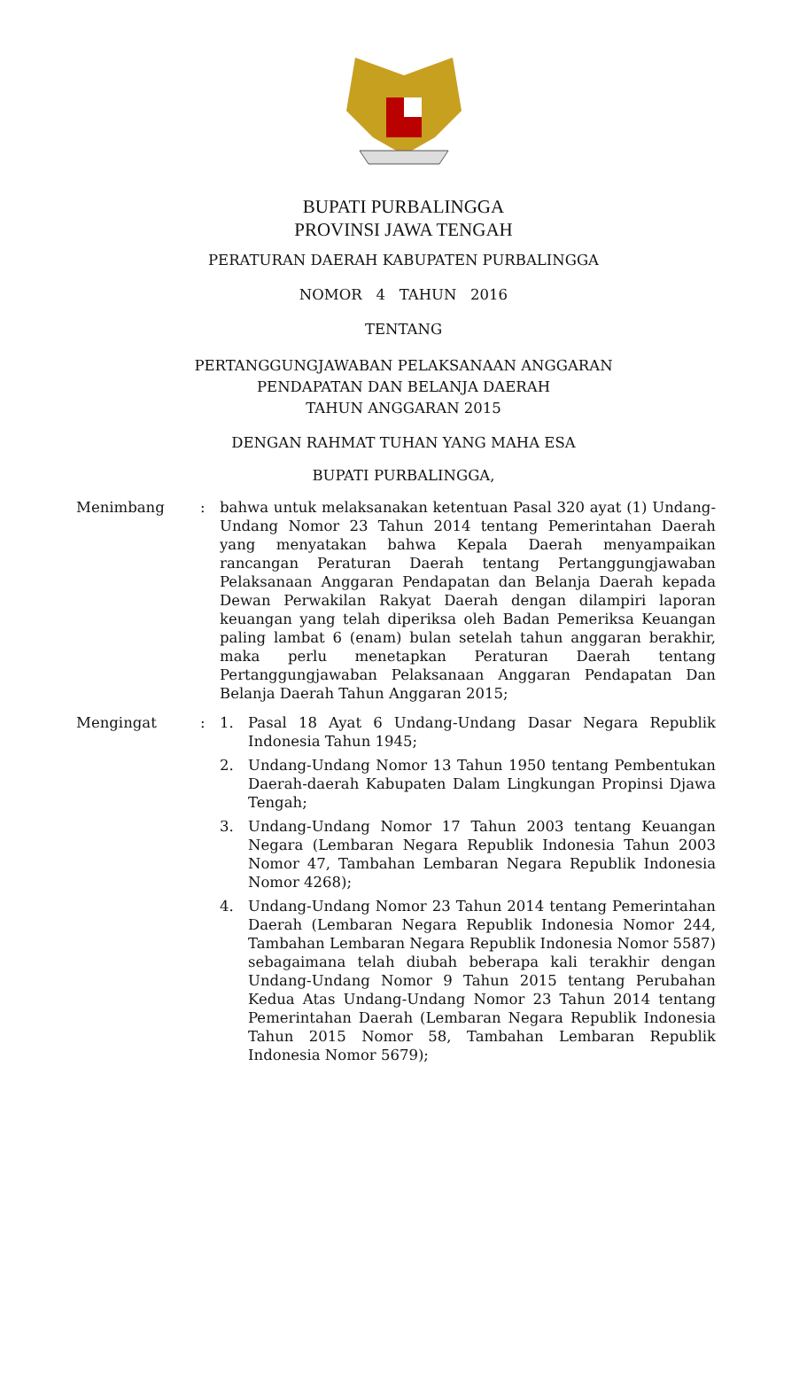BUPATI PURBALINGGA
PROVINSI JAWA TENGAH
PERATURAN DAERAH KABUPATEN PURBALINGGA
NOMOR 4 TAHUN 2016
TENTANG
PERTANGGUNGJAWABAN PELAKSANAAN ANGGARAN
PENDAPATAN DAN BELANJA DAERAH
TAHUN ANGGARAN 2015
DENGAN RAHMAT TUHAN YANG MAHA ESA
BUPATI PURBALINGGA,
Menimbang : bahwa untuk melaksanakan ketentuan Pasal 320 ayat (1) Undang-Undang Nomor 23 Tahun 2014 tentang Pemerintahan Daerah yang menyatakan bahwa Kepala Daerah menyampaikan rancangan Peraturan Daerah tentang Pertanggungjawaban Pelaksanaan Anggaran Pendapatan dan Belanja Daerah kepada Dewan Perwakilan Rakyat Daerah dengan dilampiri laporan keuangan yang telah diperiksa oleh Badan Pemeriksa Keuangan paling lambat 6 (enam) bulan setelah tahun anggaran berakhir, maka perlu menetapkan Peraturan Daerah tentang Pertanggungjawaban Pelaksanaan Anggaran Pendapatan Dan Belanja Daerah Tahun Anggaran 2015;
Mengingat : 1. Pasal 18 Ayat 6 Undang-Undang Dasar Negara Republik Indonesia Tahun 1945;
2. Undang-Undang Nomor 13 Tahun 1950 tentang Pembentukan Daerah-daerah Kabupaten Dalam Lingkungan Propinsi Djawa Tengah;
3. Undang-Undang Nomor 17 Tahun 2003 tentang Keuangan Negara (Lembaran Negara Republik Indonesia Tahun 2003 Nomor 47, Tambahan Lembaran Negara Republik Indonesia Nomor 4268);
4. Undang-Undang Nomor 23 Tahun 2014 tentang Pemerintahan Daerah (Lembaran Negara Republik Indonesia Nomor 244, Tambahan Lembaran Negara Republik Indonesia Nomor 5587) sebagaimana telah diubah beberapa kali terakhir dengan Undang-Undang Nomor 9 Tahun 2015 tentang Perubahan Kedua Atas Undang-Undang Nomor 23 Tahun 2014 tentang Pemerintahan Daerah (Lembaran Negara Republik Indonesia Tahun 2015 Nomor 58, Tambahan Lembaran Republik Indonesia Nomor 5679);